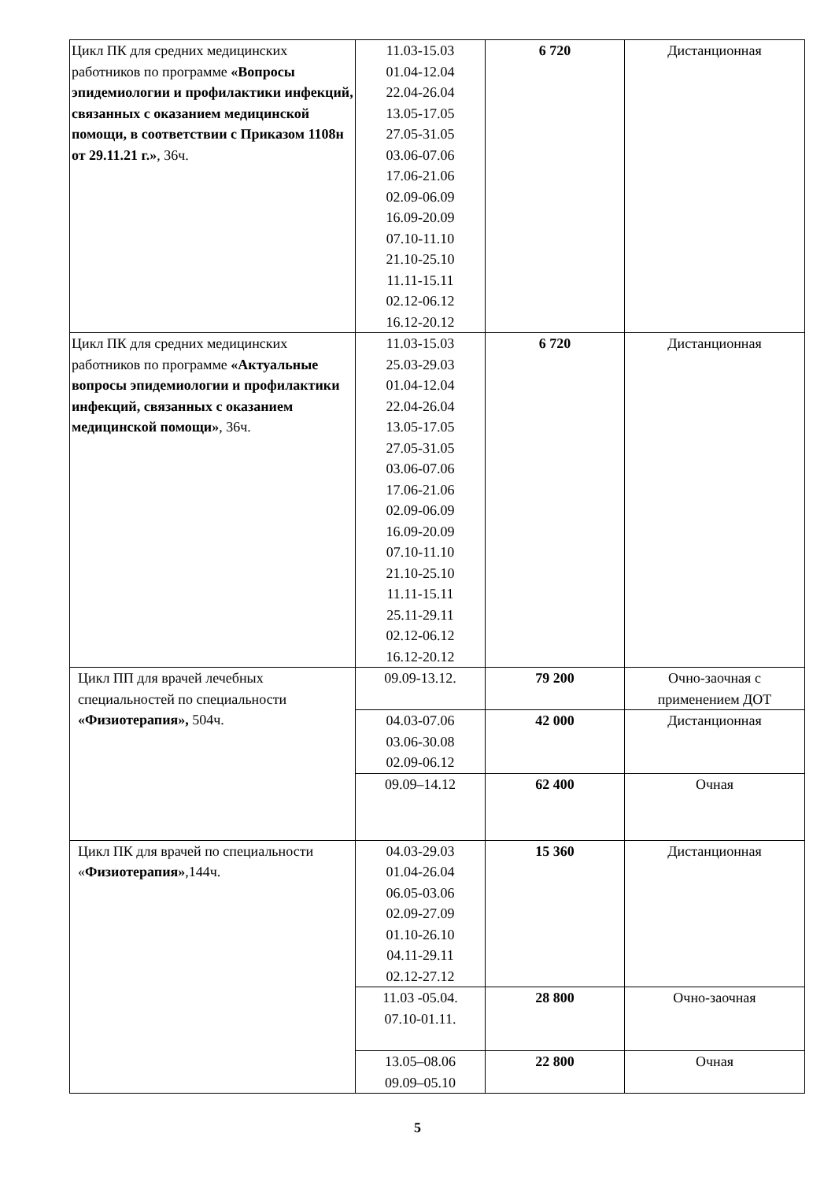| Цикл ПК для средних медицинских работников по программе «Вопросы эпидемиологии и профилактики инфекций, связанных с оказанием медицинской помощи, в соответствии с Приказом 1108н от 29.11.21 г.» , 36ч. | 11.03-15.03 01.04-12.04 22.04-26.04 13.05-17.05 27.05-31.05 03.06-07.06 17.06-21.06 02.09-06.09 16.09-20.09 07.10-11.10 21.10-25.10 11.11-15.11 02.12-06.12 16.12-20.12 | 6 720 | Дистанционная |
| Цикл ПК для средних медицинских работников по программе «Актуальные вопросы эпидемиологии и профилактики инфекций, связанных с оказанием медицинской помощи» , 36ч. | 11.03-15.03 25.03-29.03 01.04-12.04 22.04-26.04 13.05-17.05 27.05-31.05 03.06-07.06 17.06-21.06 02.09-06.09 16.09-20.09 07.10-11.10 21.10-25.10 11.11-15.11 25.11-29.11 02.12-06.12 16.12-20.12 | 6 720 | Дистанционная |
| Цикл ПП для врачей лечебных специальностей по специальности «Физиотерапия», 504ч. | 09.09-13.12. | 79 200 | Очно-заочная с применением ДОТ |
| | 04.03-07.06 03.06-30.08 02.09-06.12 | 42 000 | Дистанционная |
| | 09.09–14.12 | 62 400 | Очная |
| Цикл ПК для врачей по специальности « Физиотерапия» ,144ч. | 04.03-29.03 01.04-26.04 06.05-03.06 02.09-27.09 01.10-26.10 04.11-29.11 02.12-27.12 | 15 360 | Дистанционная |
| | 11.03 -05.04. 07.10-01.11. | 28 800 | Очно-заочная |
| | 13.05–08.06 09.09–05.10 | 22 800 | Очная |
5